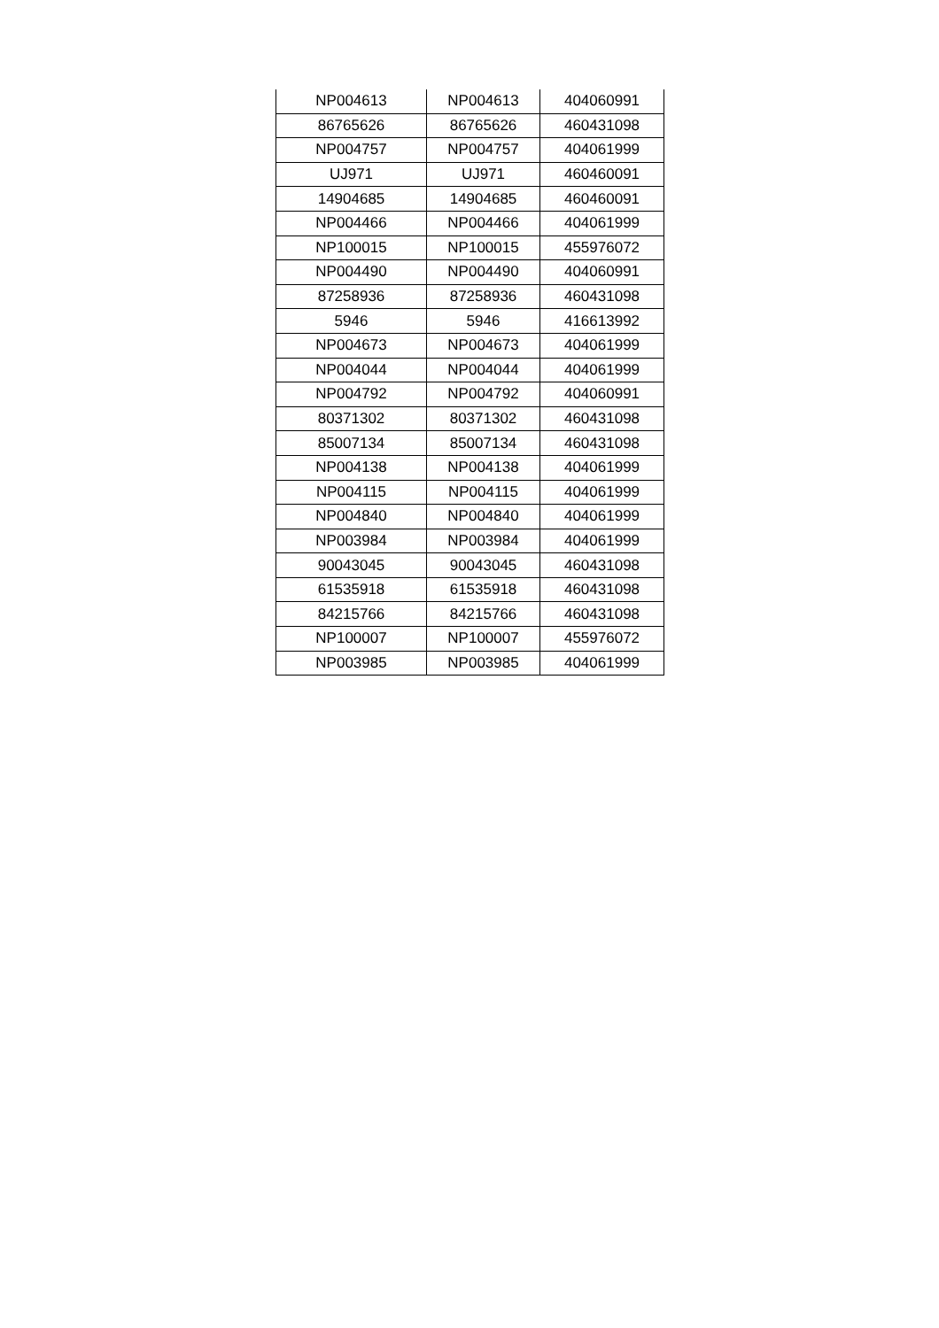| NP004613 | NP004613 | 404060991 |
| 86765626 | 86765626 | 460431098 |
| NP004757 | NP004757 | 404061999 |
| UJ971 | UJ971 | 460460091 |
| 14904685 | 14904685 | 460460091 |
| NP004466 | NP004466 | 404061999 |
| NP100015 | NP100015 | 455976072 |
| NP004490 | NP004490 | 404060991 |
| 87258936 | 87258936 | 460431098 |
| 5946 | 5946 | 416613992 |
| NP004673 | NP004673 | 404061999 |
| NP004044 | NP004044 | 404061999 |
| NP004792 | NP004792 | 404060991 |
| 80371302 | 80371302 | 460431098 |
| 85007134 | 85007134 | 460431098 |
| NP004138 | NP004138 | 404061999 |
| NP004115 | NP004115 | 404061999 |
| NP004840 | NP004840 | 404061999 |
| NP003984 | NP003984 | 404061999 |
| 90043045 | 90043045 | 460431098 |
| 61535918 | 61535918 | 460431098 |
| 84215766 | 84215766 | 460431098 |
| NP100007 | NP100007 | 455976072 |
| NP003985 | NP003985 | 404061999 |